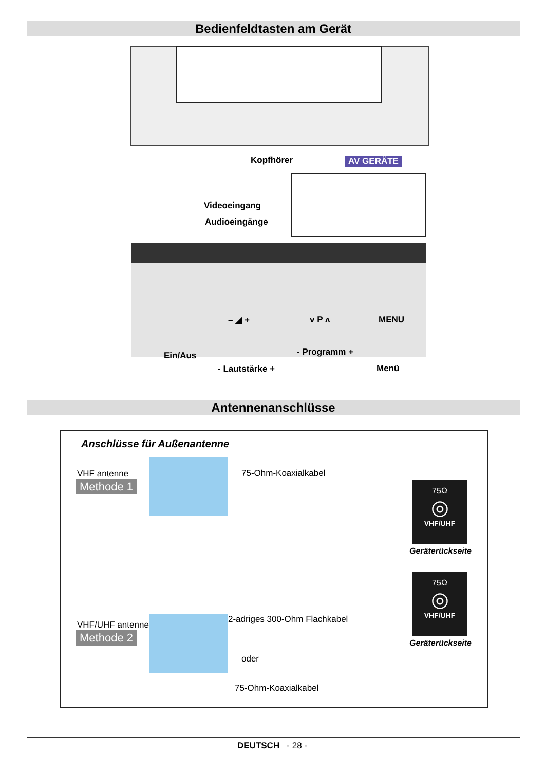Bedienfeldtasten am Gerät
Kopfhörer AV GERÄTE
Videoeingang
Audioeingänge
– ◢ + v P ʌ MENU
Ein/Aus - Programm +
- Lautstärke + Menü
Antennenanschlüsse
Anschlüsse für Außenantenne
VHF antenne
Methode 1
75-Ohm-Koaxialkabel
75Ω
◎
VHF/UHF
Geräterückseite
VHF/UHF antenne
Methode 2
2-adriges 300-Ohm Flachkabel
oder
75-Ohm-Koaxialkabel
75Ω
◎
VHF/UHF
Geräterückseite
DEUTSCH - 28 -